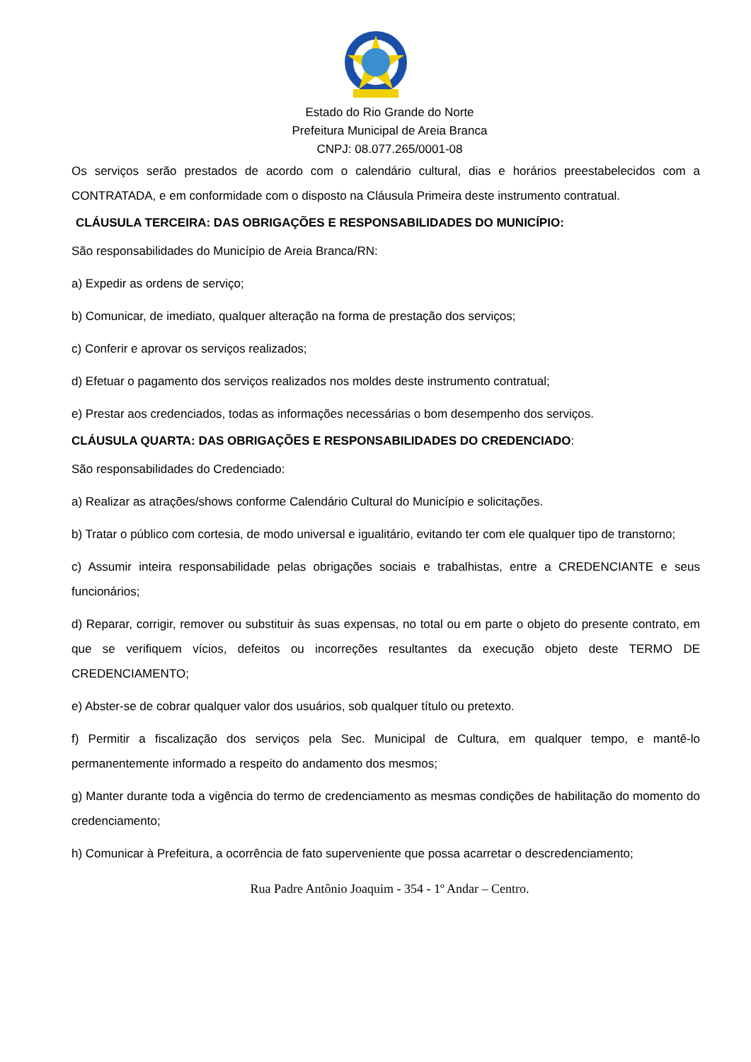Estado do Rio Grande do Norte
Prefeitura Municipal de Areia Branca
CNPJ: 08.077.265/0001-08
Os serviços serão prestados de acordo com o calendário cultural, dias e horários preestabelecidos com a CONTRATADA, e em conformidade com o disposto na Cláusula Primeira deste instrumento contratual.
CLÁUSULA TERCEIRA: DAS OBRIGAÇÕES E RESPONSABILIDADES DO MUNICÍPIO:
São responsabilidades do Município de Areia Branca/RN:
a) Expedir as ordens de serviço;
b) Comunicar, de imediato, qualquer alteração na forma de prestação dos serviços;
c) Conferir e aprovar os serviços realizados;
d) Efetuar o pagamento dos serviços realizados nos moldes deste instrumento contratual;
e) Prestar aos credenciados, todas as informações necessárias o bom desempenho dos serviços.
CLÁUSULA QUARTA: DAS OBRIGAÇÕES E RESPONSABILIDADES DO CREDENCIADO:
São responsabilidades do Credenciado:
a) Realizar as atrações/shows conforme Calendário Cultural do Município e solicitações.
b) Tratar o público com cortesia, de modo universal e igualitário, evitando ter com ele qualquer tipo de transtorno;
c) Assumir inteira responsabilidade pelas obrigações sociais e trabalhistas, entre a CREDENCIANTE e seus funcionários;
d) Reparar, corrigir, remover ou substituir às suas expensas, no total ou em parte o objeto do presente contrato, em que se verifiquem vícios, defeitos ou incorreções resultantes da execução objeto deste TERMO DE CREDENCIAMENTO;
e) Abster-se de cobrar qualquer valor dos usuários, sob qualquer título ou pretexto.
f) Permitir a fiscalização dos serviços pela Sec. Municipal de Cultura, em qualquer tempo, e mantê-lo permanentemente informado a respeito do andamento dos mesmos;
g) Manter durante toda a vigência do termo de credenciamento as mesmas condições de habilitação do momento do credenciamento;
h) Comunicar à Prefeitura, a ocorrência de fato superveniente que possa acarretar o descredenciamento;
Rua Padre Antônio Joaquim - 354 - 1º Andar – Centro.